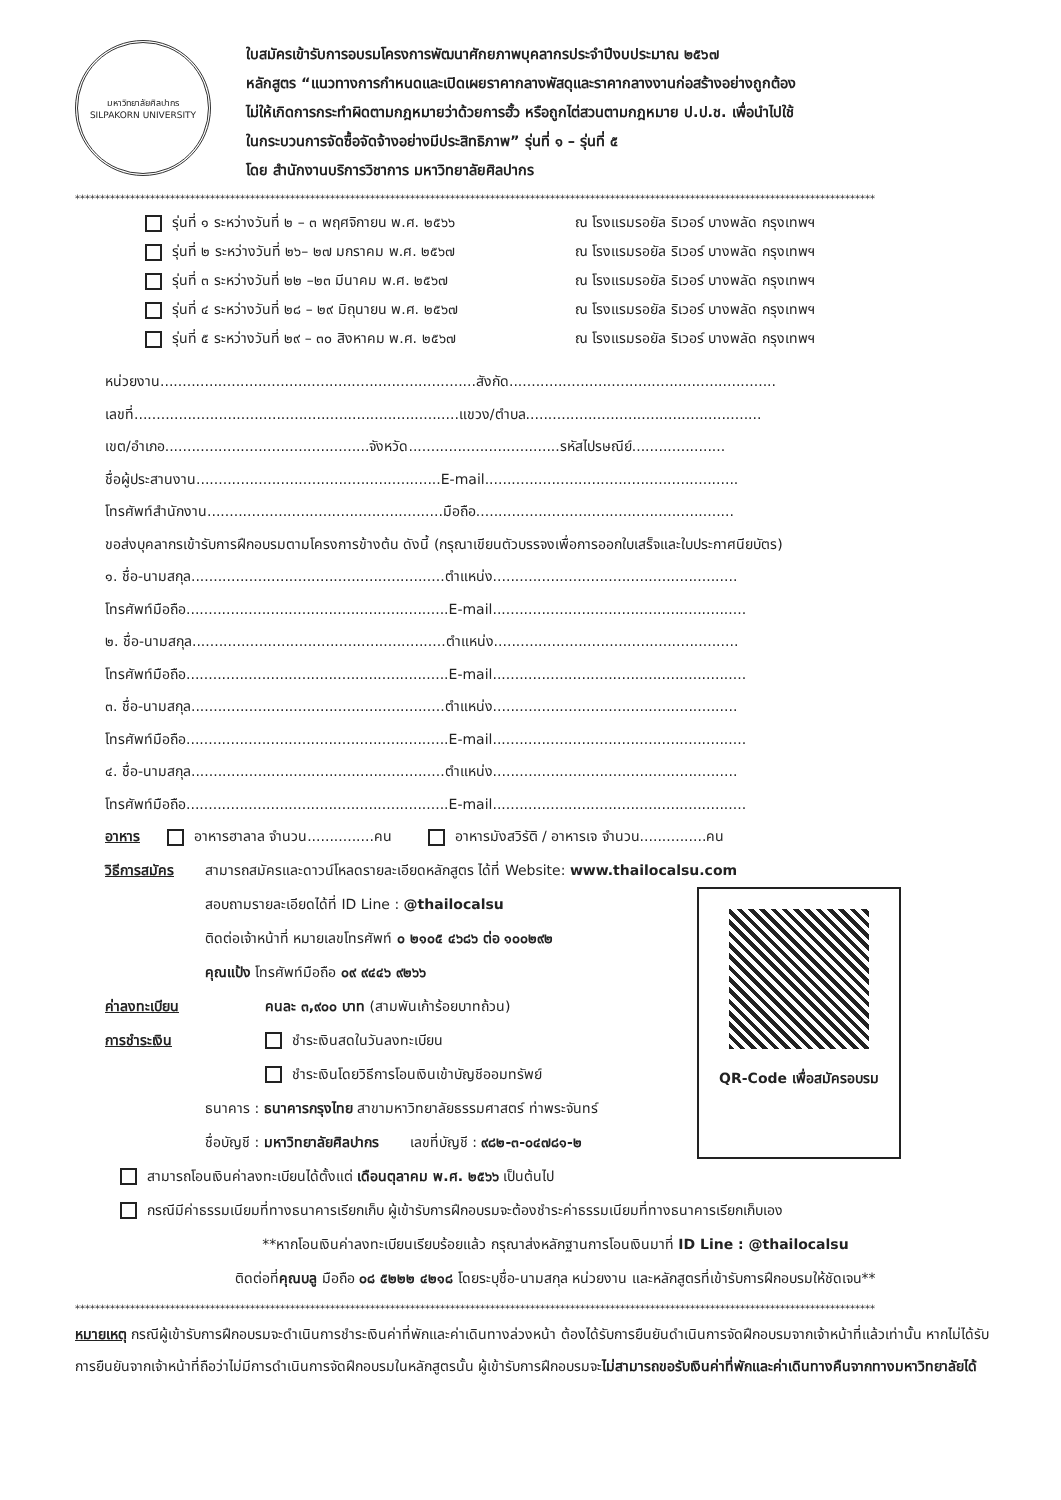มหาวิทยาลัยศิลปากร
SILPAKORN UNIVERSITY
ใบสมัครเข้ารับการอบรมโครงการพัฒนาศักยภาพบุคลากรประจำปีงบประมาณ ๒๕๖๗
หลักสูตร “แนวทางการกำหนดและเปิดเผยราคากลางพัสดุและราคากลางงานก่อสร้างอย่างถูกต้อง
ไม่ให้เกิดการกระทำผิดตามกฎหมายว่าด้วยการฮั้ว หรือถูกไต่สวนตามกฎหมาย ป.ป.ช. เพื่อนำไปใช้
ในกระบวนการจัดซื้อจัดจ้างอย่างมีประสิทธิภาพ” รุ่นที่ ๑ – รุ่นที่ ๕
โดย สำนักงานบริการวิชาการ มหาวิทยาลัยศิลปากร
****************************************************************************************************************************************************************
รุ่นที่ ๑ ระหว่างวันที่ ๒ – ๓ พฤศจิกายน พ.ศ. ๒๕๖๖ ณ โรงแรมรอยัล ริเวอร์ บางพลัด กรุงเทพฯ
รุ่นที่ ๒ ระหว่างวันที่ ๒๖– ๒๗ มกราคม พ.ศ. ๒๕๖๗ ณ โรงแรมรอยัล ริเวอร์ บางพลัด กรุงเทพฯ
รุ่นที่ ๓ ระหว่างวันที่ ๒๒ –๒๓ มีนาคม พ.ศ. ๒๕๖๗ ณ โรงแรมรอยัล ริเวอร์ บางพลัด กรุงเทพฯ
รุ่นที่ ๔ ระหว่างวันที่ ๒๘ – ๒๙ มิถุนายน พ.ศ. ๒๕๖๗ ณ โรงแรมรอยัล ริเวอร์ บางพลัด กรุงเทพฯ
รุ่นที่ ๕ ระหว่างวันที่ ๒๙ – ๓๐ สิงหาคม พ.ศ. ๒๕๖๗ ณ โรงแรมรอยัล ริเวอร์ บางพลัด กรุงเทพฯ
หน่วยงาน.......................................................................สังกัด............................................................
เลขที่.........................................................................แขวง/ตำบล.....................................................
เขต/อำเภอ..............................................จังหวัด..................................รหัสไปรษณีย์.....................
ชื่อผู้ประสานงาน.......................................................E-mail.........................................................
โทรศัพท์สำนักงาน.....................................................มือถือ..........................................................
ขอส่งบุคลากรเข้ารับการฝึกอบรมตามโครงการข้างต้น ดังนี้ (กรุณาเขียนตัวบรรจงเพื่อการออกใบเสร็จและใบประกาศนียบัตร)
๑. ชื่อ-นามสกุล.........................................................ตำแหน่ง.......................................................
โทรศัพท์มือถือ...........................................................E-mail.........................................................
๒. ชื่อ-นามสกุล.........................................................ตำแหน่ง.......................................................
โทรศัพท์มือถือ...........................................................E-mail.........................................................
๓. ชื่อ-นามสกุล.........................................................ตำแหน่ง.......................................................
โทรศัพท์มือถือ...........................................................E-mail.........................................................
๔. ชื่อ-นามสกุล.........................................................ตำแหน่ง.......................................................
โทรศัพท์มือถือ...........................................................E-mail.........................................................
อาหาร อาหารฮาลาล จำนวน...............คน อาหารมังสวิรัติ / อาหารเจ จำนวน...............คน
วิธีการสมัคร สามารถสมัครและดาวน์โหลดรายละเอียดหลักสูตร ได้ที่ Website: www.thailocalsu.com
สอบถามรายละเอียดได้ที่ ID Line : @thailocalsu
ติดต่อเจ้าหน้าที่ หมายเลขโทรศัพท์ ๐ ๒๑๐๕ ๔๖๘๖ ต่อ ๑๐๐๒๙๒
คุณแป้ง โทรศัพท์มือถือ ๐๙ ๙๔๔๖ ๙๒๖๖
ค่าลงทะเบียน คนละ ๓,๙๐๐ บาท (สามพันเก้าร้อยบาทถ้วน)
การชำระเงิน ชำระเงินสดในวันลงทะเบียน
ชำระเงินโดยวิธีการโอนเงินเข้าบัญชีออมทรัพย์
ธนาคาร : ธนาคารกรุงไทย สาขามหาวิทยาลัยธรรมศาสตร์ ท่าพระจันทร์
ชื่อบัญชี : มหาวิทยาลัยศิลปากร เลขที่บัญชี : ๙๘๒-๓-๐๔๗๘๑-๒
QR-Code เพื่อสมัครอบรม
สามารถโอนเงินค่าลงทะเบียนได้ตั้งแต่ เดือนตุลาคม พ.ศ. ๒๕๖๖ เป็นต้นไป
กรณีมีค่าธรรมเนียมที่ทางธนาคารเรียกเก็บ ผู้เข้ารับการฝึกอบรมจะต้องชำระค่าธรรมเนียมที่ทางธนาคารเรียกเก็บเอง
**หากโอนเงินค่าลงทะเบียนเรียบร้อยแล้ว กรุณาส่งหลักฐานการโอนเงินมาที่ ID Line : @thailocalsu
ติดต่อที่คุณบลู มือถือ ๐๘ ๕๒๒๒ ๔๒๑๘ โดยระบุชื่อ-นามสกุล หน่วยงาน และหลักสูตรที่เข้ารับการฝึกอบรมให้ชัดเจน**
****************************************************************************************************************************************************************
หมายเหตุ กรณีผู้เข้ารับการฝึกอบรมจะดำเนินการชำระเงินค่าที่พักและค่าเดินทางล่วงหน้า ต้องได้รับการยืนยันดำเนินการจัดฝึกอบรมจากเจ้าหน้าที่แล้วเท่านั้น หากไม่ได้รับ การยืนยันจากเจ้าหน้าที่ถือว่าไม่มีการดำเนินการจัดฝึกอบรมในหลักสูตรนั้น ผู้เข้ารับการฝึกอบรมจะไม่สามารถขอรับเงินค่าที่พักและค่าเดินทางคืนจากทางมหาวิทยาลัยได้